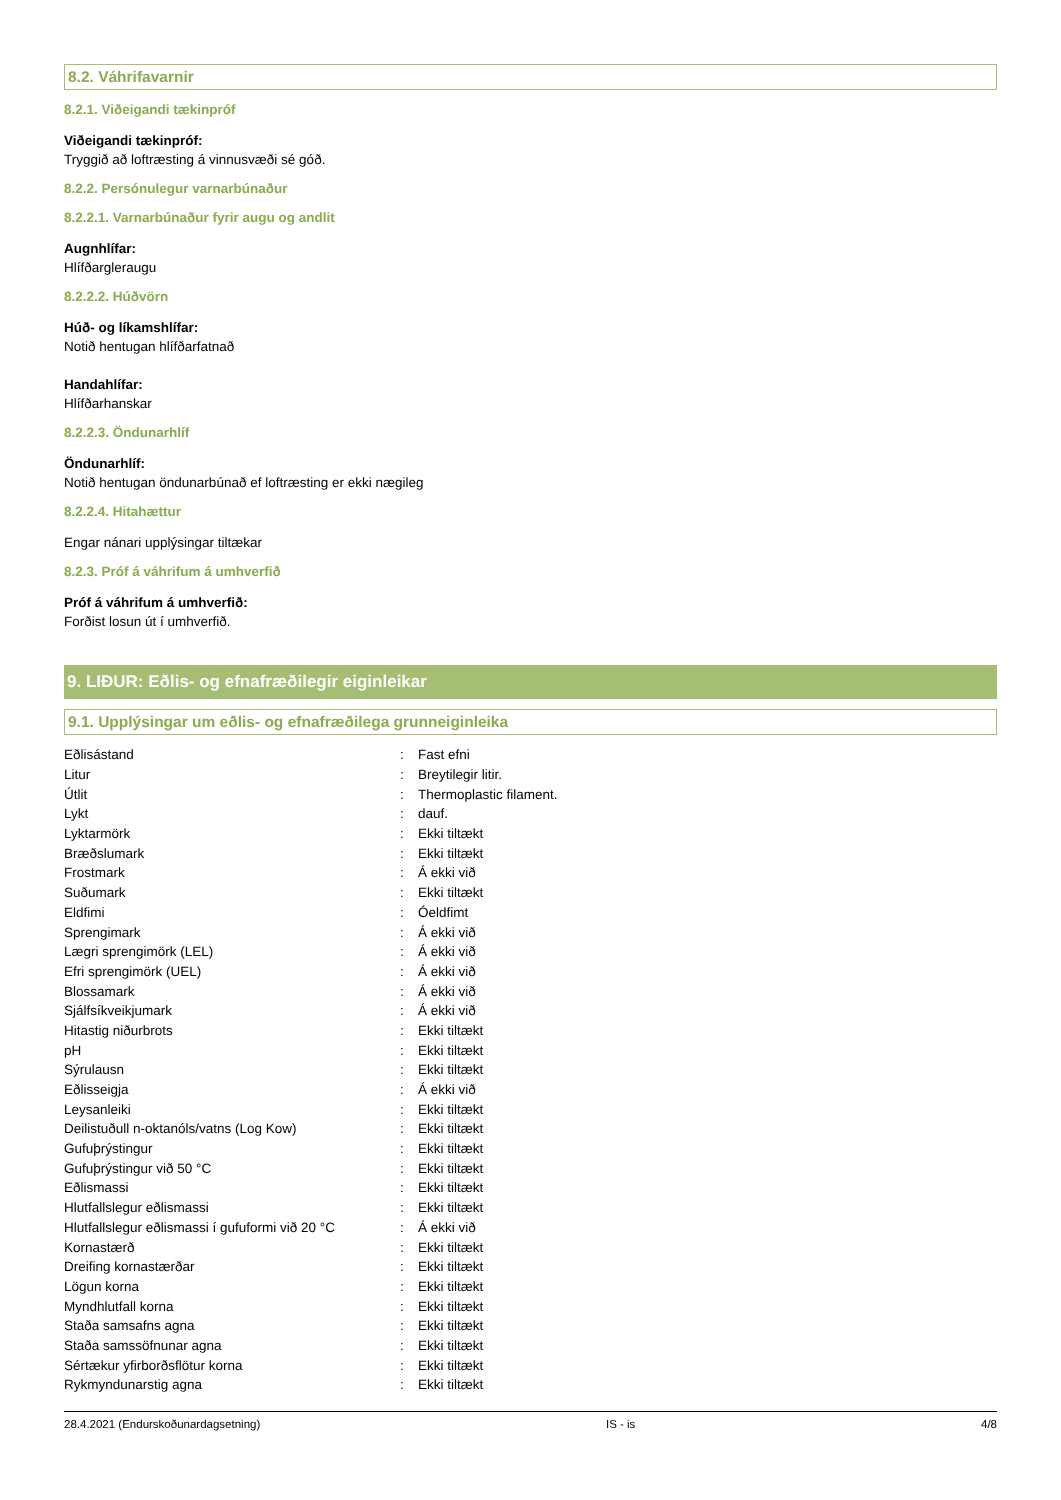8.2. Váhrifavarnir
8.2.1. Viðeigandi tækinpróf
Viðeigandi tækinpróf:
Tryggið að loftræsting á vinnusvæði sé góð.
8.2.2. Persónulegur varnarbúnaður
8.2.2.1. Varnarbúnaður fyrir augu og andlit
Augnhlífar:
Hlífðargleraugu
8.2.2.2. Húðvörn
Húð- og líkamshlífar:
Notið hentugan hlífðarfatnað
Handahlífar:
Hlífðarhanskar
8.2.2.3. Öndunarhlíf
Öndunarhlíf:
Notið hentugan öndunarbúnað ef loftræsting er ekki nægileg
8.2.2.4. Hitahættur
Engar nánari upplýsingar tiltækar
8.2.3. Próf á váhrifum á umhverfið
Próf á váhrifum á umhverfið:
Forðist losun út í umhverfið.
9. LIÐUR: Eðlis- og efnafræðilegir eiginleikar
9.1. Upplýsingar um eðlis- og efnafræðilega grunneiginleika
| Eðlisástand | : | Fast efni |
| Litur | : | Breytilegir litir. |
| Útlit | : | Thermoplastic filament. |
| Lykt | : | dauf. |
| Lyktarmörk | : | Ekki tiltækt |
| Bræðslumark | : | Ekki tiltækt |
| Frostmark | : | Á ekki við |
| Suðumark | : | Ekki tiltækt |
| Eldfimi | : | Óeldfimt |
| Sprengimark | : | Á ekki við |
| Lægri sprengimörk (LEL) | : | Á ekki við |
| Efri sprengimörk (UEL) | : | Á ekki við |
| Blossamark | : | Á ekki við |
| Sjálfsíkveikjumark | : | Á ekki við |
| Hitastig niðurbrots | : | Ekki tiltækt |
| pH | : | Ekki tiltækt |
| Sýrulausn | : | Ekki tiltækt |
| Eðlisseigja | : | Á ekki við |
| Leysanleiki | : | Ekki tiltækt |
| Deilistuðull n-oktanóls/vatns (Log Kow) | : | Ekki tiltækt |
| Gufuþrýstingur | : | Ekki tiltækt |
| Gufuþrýstingur við 50 °C | : | Ekki tiltækt |
| Eðlismassi | : | Ekki tiltækt |
| Hlutfallslegur eðlismassi | : | Ekki tiltækt |
| Hlutfallslegur eðlismassi í gufuformi við 20 °C | : | Á ekki við |
| Kornastærð | : | Ekki tiltækt |
| Dreifing kornastærðar | : | Ekki tiltækt |
| Lögun korna | : | Ekki tiltækt |
| Myndhlutfall korna | : | Ekki tiltækt |
| Staða samsafns agna | : | Ekki tiltækt |
| Staða samssöfnunar agna | : | Ekki tiltækt |
| Sértækur yfirborðsflötur korna | : | Ekki tiltækt |
| Rykmyndunarstig agna | : | Ekki tiltækt |
28.4.2021 (Endurskoðunardagsetning) IS - is 4/8